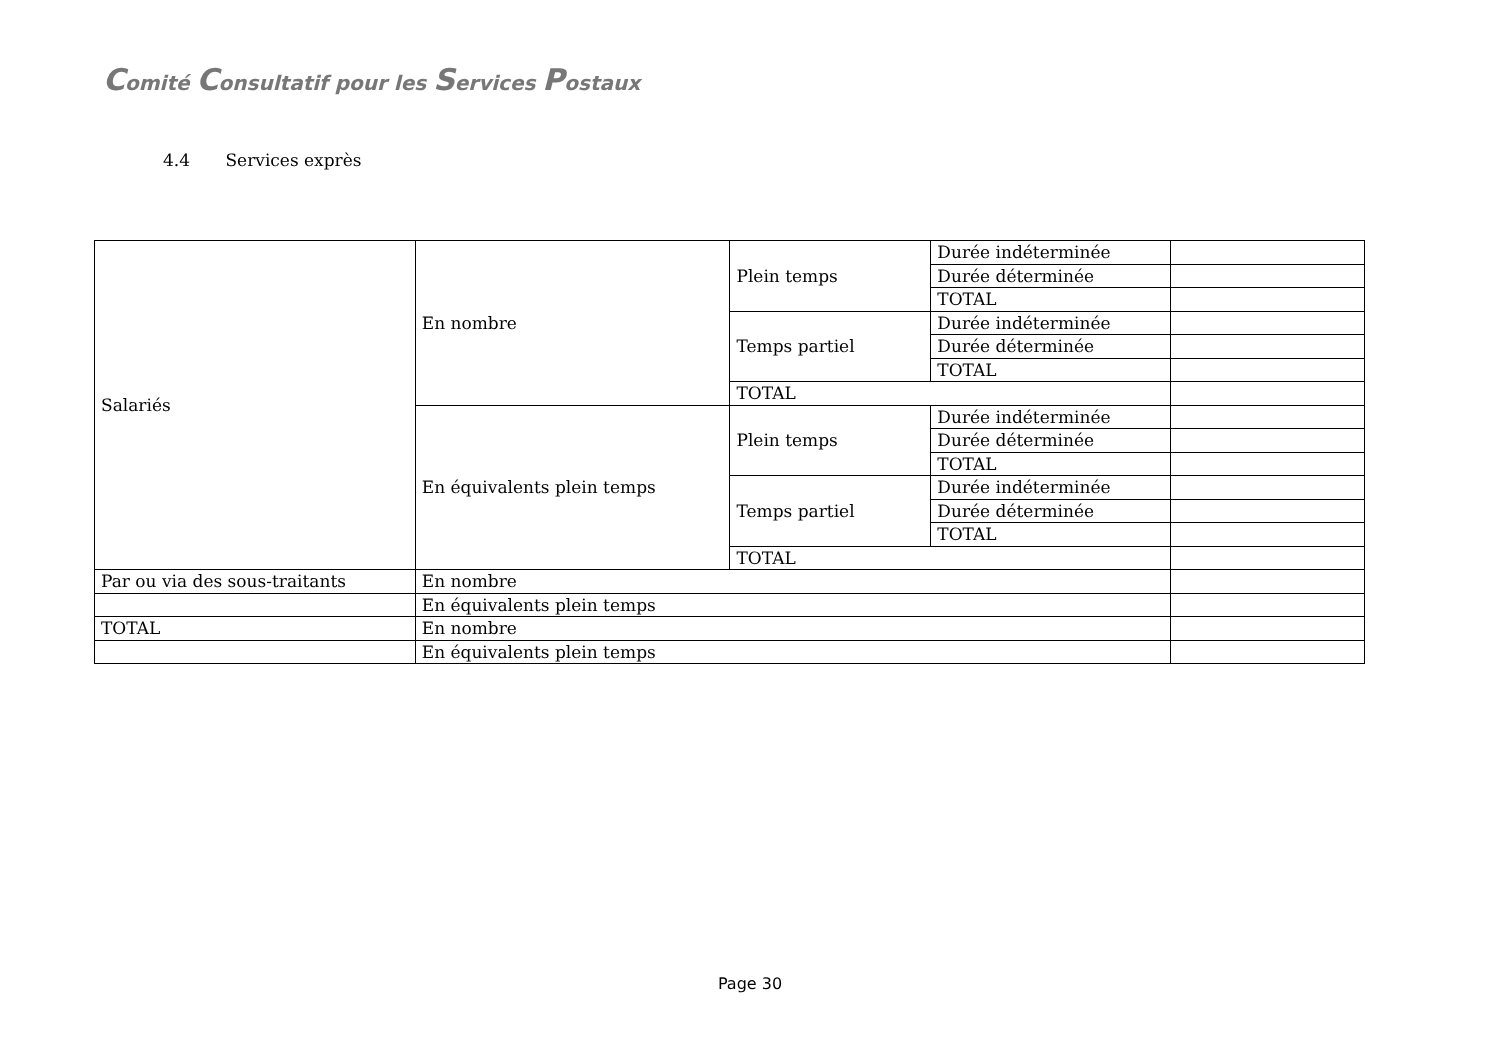Comité Consultatif pour les Services Postaux
4.4 Services exprès
| Salariés | En nombre | Plein temps | Durée indéterminée | |
| | | | Durée déterminée | |
| | | | TOTAL | |
| | | Temps partiel | Durée indéterminée | |
| | | | Durée déterminée | |
| | | | TOTAL | |
| | | TOTAL | | |
| | En équivalents plein temps | Plein temps | Durée indéterminée | |
| | | | Durée déterminée | |
| | | | TOTAL | |
| | | Temps partiel | Durée indéterminée | |
| | | | Durée déterminée | |
| | | | TOTAL | |
| | | TOTAL | | |
| Par ou via des sous-traitants | En nombre | | | |
| | En équivalents plein temps | | | |
| TOTAL | En nombre | | | |
| | En équivalents plein temps | | | |
Page 30